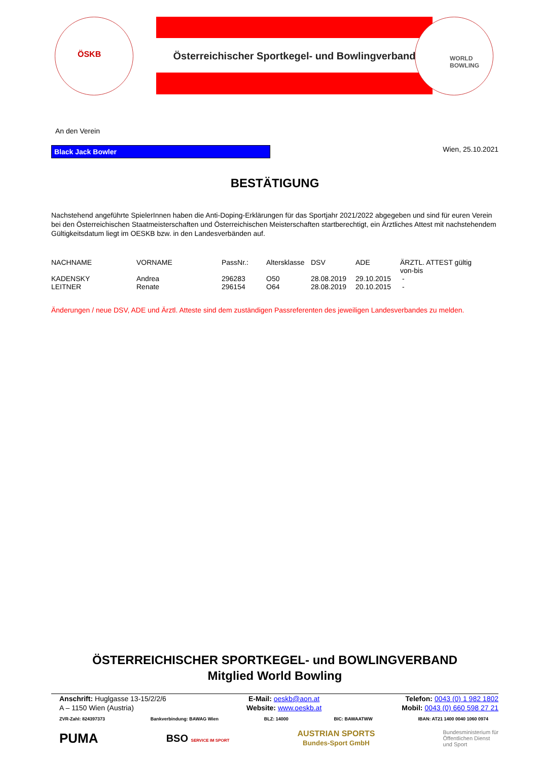Österreichischer Sportkegel- und Bowlingverband
ÖSKB
WORLD
BOWLING
An den Verein
Black Jack Bowler
Wien, 25.10.2021
BESTÄTIGUNG
Nachstehend angeführte SpielerInnen haben die Anti-Doping-Erklärungen für das Sportjahr 2021/2022 abgegeben und sind für euren Verein bei den Österreichischen Staatmeisterschaften und Österreichischen Meisterschaften startberechtigt, ein Ärztliches Attest mit nachstehendem Gültigkeitsdatum liegt im OESKB bzw. in den Landesverbänden auf.
| NACHNAME | VORNAME | PassNr.: | Altersklasse | DSV | ADE | ÄRZTL. ATTEST gültig von-bis |
| KADENSKY | Andrea | 296283 | O50 | 28.08.2019 | 29.10.2015 | - |
| LEITNER | Renate | 296154 | O64 | 28.08.2019 | 20.10.2015 | - |
Änderungen / neue DSV, ADE und Ärztl. Atteste sind dem zuständigen Passreferenten des jeweiligen Landesverbandes zu melden.
ÖSTERREICHISCHER SPORTKEGEL- und BOWLINGVERBAND
Mitglied World Bowling
Anschrift: Huglgasse 13-15/2/2/6
A – 1150 Wien (Austria)
E-Mail: oeskb@aon.at
Website: www.oeskb.at
Telefon: 0043 (0) 1 982 1802
Mobil: 0043 (0) 660 598 27 21
ZVR-Zahl: 824397373 Bankverbindung: BAWAG Wien BLZ: 14000 BIC: BAWAATWW IBAN: AT21 1400 0040 1060 0974
PUMA BSO SERVICE IM SPORT AUSTRIAN SPORTS
Bundes-Sport GmbH Bundesministerium für
Öffentlichen Dienst
und Sport